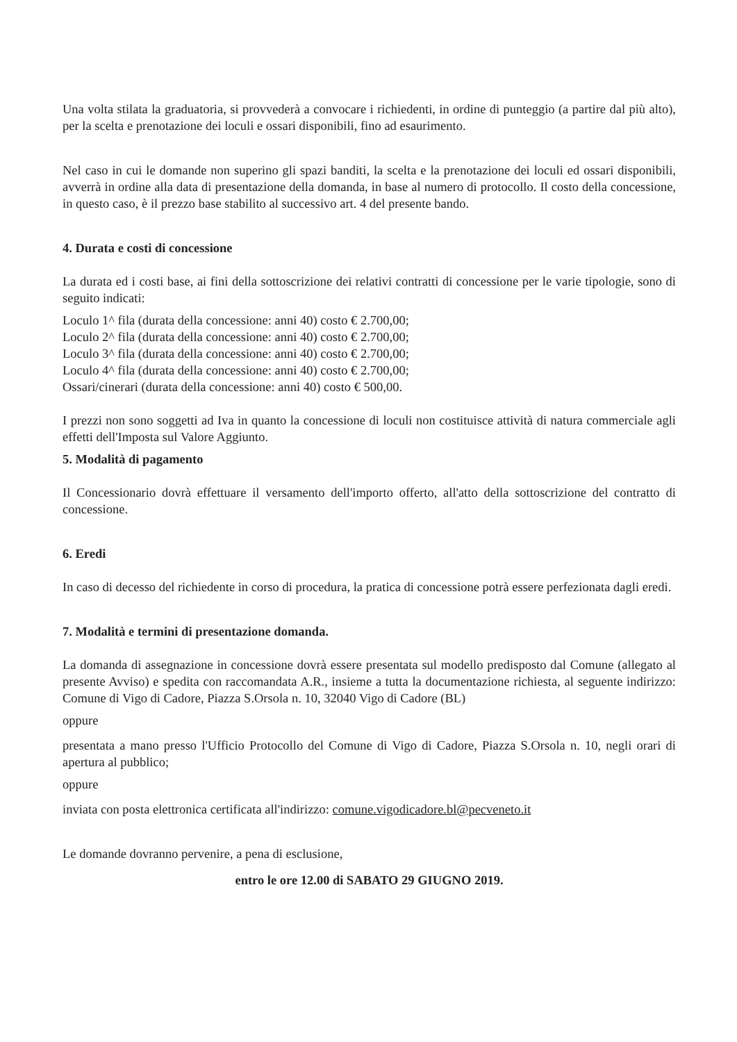Una volta stilata la graduatoria, si provvederà a convocare i richiedenti, in ordine di punteggio (a partire dal più alto), per la scelta e prenotazione dei loculi e ossari disponibili, fino ad esaurimento.
Nel caso in cui le domande non superino gli spazi banditi, la scelta e la prenotazione dei loculi ed ossari disponibili, avverrà in ordine alla data di presentazione della domanda, in base al numero di protocollo. Il costo della concessione, in questo caso, è il prezzo base stabilito al successivo art. 4 del presente bando.
4. Durata e costi di concessione
La durata ed i costi base, ai fini della sottoscrizione dei relativi contratti di concessione per le varie tipologie, sono di seguito indicati:
Loculo 1^ fila (durata della concessione: anni 40) costo € 2.700,00;
Loculo 2^ fila (durata della concessione: anni 40) costo € 2.700,00;
Loculo 3^ fila (durata della concessione: anni 40) costo € 2.700,00;
Loculo 4^ fila (durata della concessione: anni 40) costo € 2.700,00;
Ossari/cinerari (durata della concessione: anni 40) costo € 500,00.
I prezzi non sono soggetti ad Iva in quanto la concessione di loculi non costituisce attività di natura commerciale agli effetti dell'Imposta sul Valore Aggiunto.
5. Modalità di pagamento
Il Concessionario dovrà effettuare il versamento dell'importo offerto, all'atto della sottoscrizione del contratto di concessione.
6. Eredi
In caso di decesso del richiedente in corso di procedura, la pratica di concessione potrà essere perfezionata dagli eredi.
7. Modalità e termini di presentazione domanda.
La domanda di assegnazione in concessione dovrà essere presentata sul modello predisposto dal Comune (allegato al presente Avviso) e spedita con raccomandata A.R., insieme a tutta la documentazione richiesta, al seguente indirizzo: Comune di Vigo di Cadore, Piazza S.Orsola n. 10, 32040 Vigo di Cadore (BL)
oppure
presentata a mano presso l'Ufficio Protocollo del Comune di Vigo di Cadore, Piazza S.Orsola n. 10, negli orari di apertura al pubblico;
oppure
inviata con posta elettronica certificata all'indirizzo: comune.vigodicadore.bl@pecveneto.it
Le domande dovranno pervenire, a pena di esclusione,
entro le ore 12.00 di SABATO 29 GIUGNO 2019.